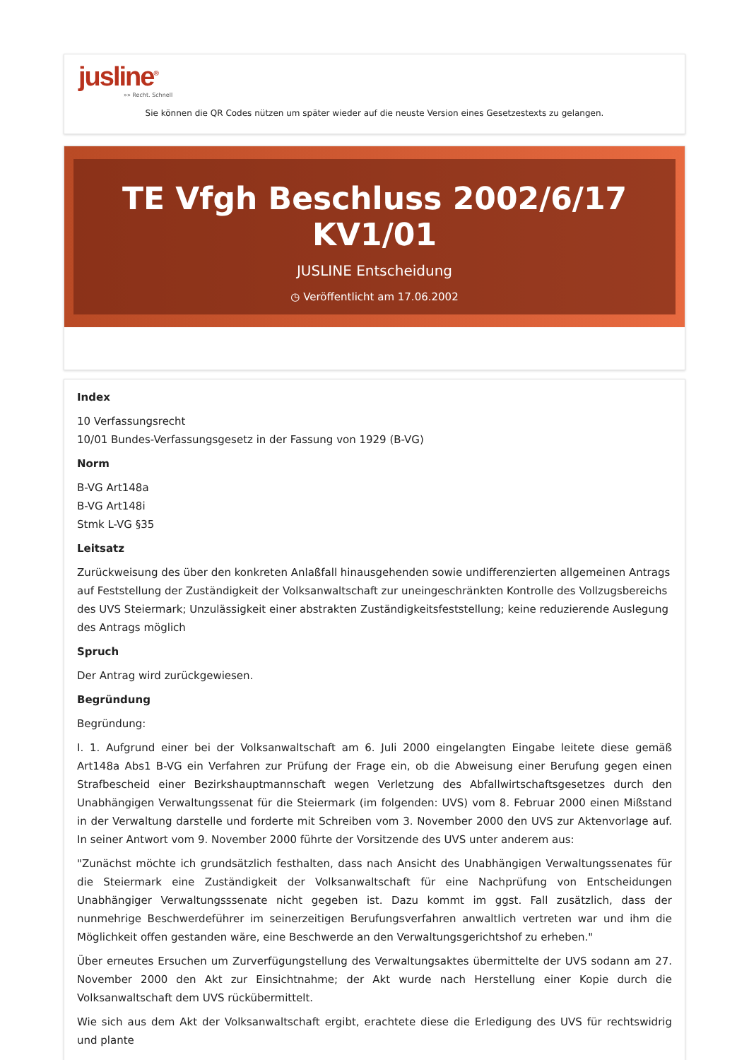jusline<sup>®</sup>
»» Recht. Schnell
Sie können die QR Codes nützen um später wieder auf die neuste Version eines Gesetzestexts zu gelangen.
TE Vfgh Beschluss 2002/6/17 KV1/01
JUSLINE Entscheidung
◷ Veröffentlicht am 17.06.2002
Index
10 Verfassungsrecht
10/01 Bundes-Verfassungsgesetz in der Fassung von 1929 (B-VG)
Norm
B-VG Art148a
B-VG Art148i
Stmk L-VG §35
Leitsatz
Zurückweisung des über den konkreten Anlaßfall hinausgehenden sowie undifferenzierten allgemeinen Antrags auf Feststellung der Zuständigkeit der Volksanwaltschaft zur uneingeschränkten Kontrolle des Vollzugsbereichs des UVS Steiermark; Unzulässigkeit einer abstrakten Zuständigkeitsfeststellung; keine reduzierende Auslegung des Antrags möglich
Spruch
Der Antrag wird zurückgewiesen.
Begründung
Begründung:
I. 1. Aufgrund einer bei der Volksanwaltschaft am 6. Juli 2000 eingelangten Eingabe leitete diese gemäß Art148a Abs1 B-VG ein Verfahren zur Prüfung der Frage ein, ob die Abweisung einer Berufung gegen einen Strafbescheid einer Bezirkshauptmannschaft wegen Verletzung des Abfallwirtschaftsgesetzes durch den Unabhängigen Verwaltungssenat für die Steiermark (im folgenden: UVS) vom 8. Februar 2000 einen Mißstand in der Verwaltung darstelle und forderte mit Schreiben vom 3. November 2000 den UVS zur Aktenvorlage auf. In seiner Antwort vom 9. November 2000 führte der Vorsitzende des UVS unter anderem aus:
"Zunächst möchte ich grundsätzlich festhalten, dass nach Ansicht des Unabhängigen Verwaltungssenates für die Steiermark eine Zuständigkeit der Volksanwaltschaft für eine Nachprüfung von Entscheidungen Unabhängiger Verwaltungsssenate nicht gegeben ist. Dazu kommt im ggst. Fall zusätzlich, dass der nunmehrige Beschwerdeführer im seinerzeitigen Berufungsverfahren anwaltlich vertreten war und ihm die Möglichkeit offen gestanden wäre, eine Beschwerde an den Verwaltungsgerichtshof zu erheben."
Über erneutes Ersuchen um Zurverfügungstellung des Verwaltungsaktes übermittelte der UVS sodann am 27. November 2000 den Akt zur Einsichtnahme; der Akt wurde nach Herstellung einer Kopie durch die Volksanwaltschaft dem UVS rückübermittelt.
Wie sich aus dem Akt der Volksanwaltschaft ergibt, erachtete diese die Erledigung des UVS für rechtswidrig und plante